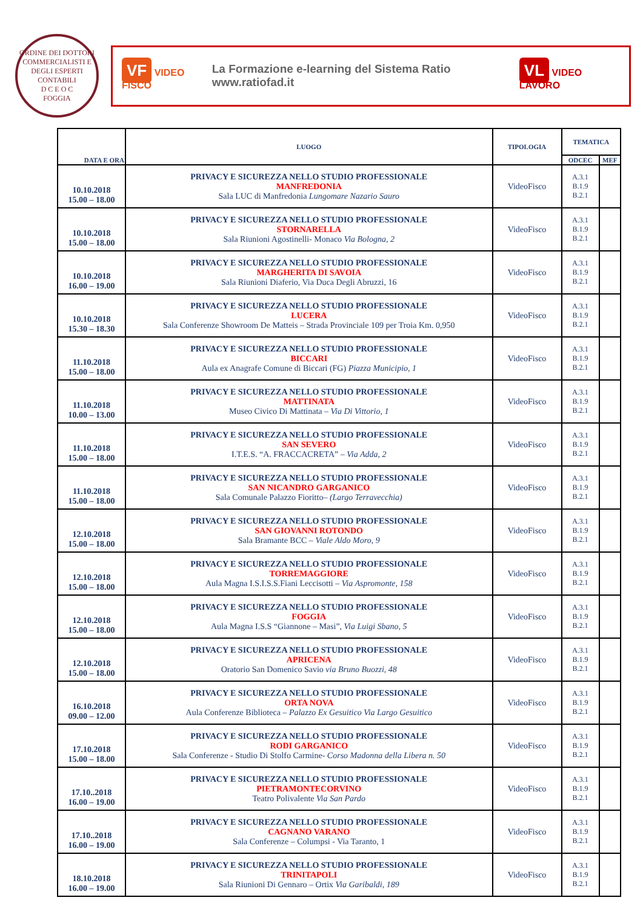ORDINE DEI DOTTORI COMMERCIALISTI E DEGLI ESPERTI CONTABILI
D C E O C
FOGGIA
VF VIDEO FISCO La Formazione e-learning del Sistema Ratio www.ratiofad.it VL VIDEO LAVORO
| DATA E ORA | LUOGO | TIPOLOGIA | TEMATICA | |
| --- | --- | --- | --- | --- |
| | | | ODCEC | MEF |
| 10.10.2018 15.00 – 18.00 | PRIVACY E SICUREZZA NELLO STUDIO PROFESSIONALE MANFREDONIA Sala LUC di Manfredonia Lungomare Nazario Sauro | VideoFisco | A.3.1 B.1.9 B.2.1 | |
| 10.10.2018 15.00 – 18.00 | PRIVACY E SICUREZZA NELLO STUDIO PROFESSIONALE STORNARELLA Sala Riunioni Agostinelli- Monaco Via Bologna, 2 | VideoFisco | A.3.1 B.1.9 B.2.1 | |
| 10.10.2018 16.00 – 19.00 | PRIVACY E SICUREZZA NELLO STUDIO PROFESSIONALE MARGHERITA DI SAVOIA Sala Riunioni Diaferio, Via Duca Degli Abruzzi, 16 | VideoFisco | A.3.1 B.1.9 B.2.1 | |
| 10.10.2018 15.30 – 18.30 | PRIVACY E SICUREZZA NELLO STUDIO PROFESSIONALE LUCERA Sala Conferenze Showroom De Matteis – Strada Provinciale 109 per Troia Km. 0,950 | VideoFisco | A.3.1 B.1.9 B.2.1 | |
| 11.10.2018 15.00 – 18.00 | PRIVACY E SICUREZZA NELLO STUDIO PROFESSIONALE BICCARI Aula ex Anagrafe Comune di Biccari (FG) Piazza Municipio, 1 | VideoFisco | A.3.1 B.1.9 B.2.1 | |
| 11.10.2018 10.00 – 13.00 | PRIVACY E SICUREZZA NELLO STUDIO PROFESSIONALE MATTINATA Museo Civico Di Mattinata – Via Di Vittorio, 1 | VideoFisco | A.3.1 B.1.9 B.2.1 | |
| 11.10.2018 15.00 – 18.00 | PRIVACY E SICUREZZA NELLO STUDIO PROFESSIONALE SAN SEVERO I.T.E.S. “A. FRACCACRETA” – Via Adda, 2 | VideoFisco | A.3.1 B.1.9 B.2.1 | |
| 11.10.2018 15.00 – 18.00 | PRIVACY E SICUREZZA NELLO STUDIO PROFESSIONALE SAN NICANDRO GARGANICO Sala Comunale Palazzo Fioritto– (Largo Terravecchia) | VideoFisco | A.3.1 B.1.9 B.2.1 | |
| 12.10.2018 15.00 – 18.00 | PRIVACY E SICUREZZA NELLO STUDIO PROFESSIONALE SAN GIOVANNI ROTONDO Sala Bramante BCC – Viale Aldo Moro, 9 | VideoFisco | A.3.1 B.1.9 B.2.1 | |
| 12.10.2018 15.00 – 18.00 | PRIVACY E SICUREZZA NELLO STUDIO PROFESSIONALE TORREMAGGIORE Aula Magna I.S.I.S.S.Fiani Leccisotti – Via Aspromonte, 158 | VideoFisco | A.3.1 B.1.9 B.2.1 | |
| 12.10.2018 15.00 – 18.00 | PRIVACY E SICUREZZA NELLO STUDIO PROFESSIONALE FOGGIA Aula Magna I.S.S “Giannone – Masi”, Via Luigi Sbano, 5 | VideoFisco | A.3.1 B.1.9 B.2.1 | |
| 12.10.2018 15.00 – 18.00 | PRIVACY E SICUREZZA NELLO STUDIO PROFESSIONALE APRICENA Oratorio San Domenico Savio via Bruno Buozzi, 48 | VideoFisco | A.3.1 B.1.9 B.2.1 | |
| 16.10.2018 09.00 – 12.00 | PRIVACY E SICUREZZA NELLO STUDIO PROFESSIONALE ORTA NOVA Aula Conferenze Biblioteca – Palazzo Ex Gesuitico Via Largo Gesuitico | VideoFisco | A.3.1 B.1.9 B.2.1 | |
| 17.10.2018 15.00 – 18.00 | PRIVACY E SICUREZZA NELLO STUDIO PROFESSIONALE RODI GARGANICO Sala Conferenze - Studio Di Stolfo Carmine- Corso Madonna della Libera n. 50 | VideoFisco | A.3.1 B.1.9 B.2.1 | |
| 17.10..2018 16.00 – 19.00 | PRIVACY E SICUREZZA NELLO STUDIO PROFESSIONALE PIETRAMONTECORVINO Teatro Polivalente Via San Pardo | VideoFisco | A.3.1 B.1.9 B.2.1 | |
| 17.10..2018 16.00 – 19.00 | PRIVACY E SICUREZZA NELLO STUDIO PROFESSIONALE CAGNANO VARANO Sala Conferenze – Columpsi - Via Taranto, 1 | VideoFisco | A.3.1 B.1.9 B.2.1 | |
| 18.10.2018 16.00 – 19.00 | PRIVACY E SICUREZZA NELLO STUDIO PROFESSIONALE TRINITAPOLI Sala Riunioni Di Gennaro – Ortix Via Garibaldi, 189 | VideoFisco | A.3.1 B.1.9 B.2.1 | |